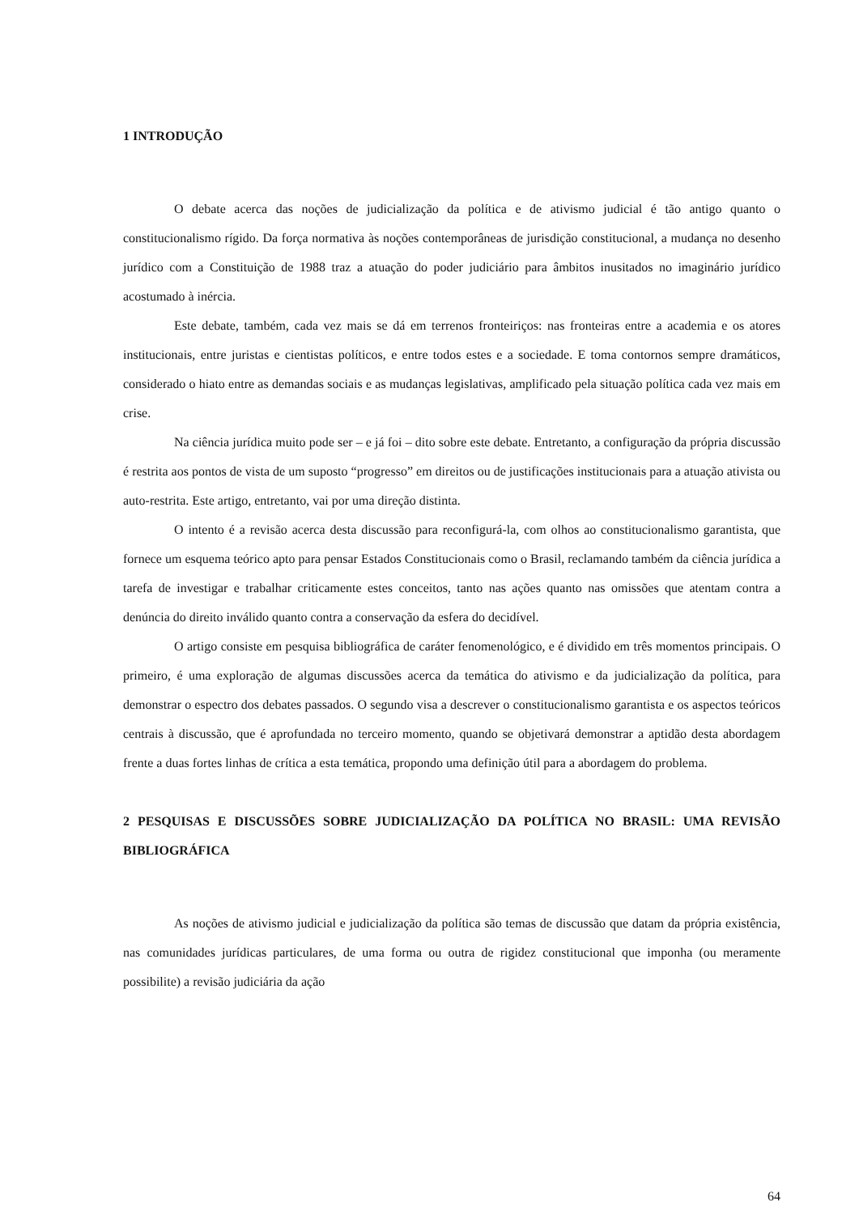1 INTRODUÇÃO
O debate acerca das noções de judicialização da política e de ativismo judicial é tão antigo quanto o constitucionalismo rígido. Da força normativa às noções contemporâneas de jurisdição constitucional, a mudança no desenho jurídico com a Constituição de 1988 traz a atuação do poder judiciário para âmbitos inusitados no imaginário jurídico acostumado à inércia.
Este debate, também, cada vez mais se dá em terrenos fronteiriços: nas fronteiras entre a academia e os atores institucionais, entre juristas e cientistas políticos, e entre todos estes e a sociedade. E toma contornos sempre dramáticos, considerado o hiato entre as demandas sociais e as mudanças legislativas, amplificado pela situação política cada vez mais em crise.
Na ciência jurídica muito pode ser – e já foi – dito sobre este debate. Entretanto, a configuração da própria discussão é restrita aos pontos de vista de um suposto “progresso” em direitos ou de justificações institucionais para a atuação ativista ou auto-restrita. Este artigo, entretanto, vai por uma direção distinta.
O intento é a revisão acerca desta discussão para reconfigurá-la, com olhos ao constitucionalismo garantista, que fornece um esquema teórico apto para pensar Estados Constitucionais como o Brasil, reclamando também da ciência jurídica a tarefa de investigar e trabalhar criticamente estes conceitos, tanto nas ações quanto nas omissões que atentam contra a denúncia do direito inválido quanto contra a conservação da esfera do decidível.
O artigo consiste em pesquisa bibliográfica de caráter fenomenológico, e é dividido em três momentos principais. O primeiro, é uma exploração de algumas discussões acerca da temática do ativismo e da judicialização da política, para demonstrar o espectro dos debates passados. O segundo visa a descrever o constitucionalismo garantista e os aspectos teóricos centrais à discussão, que é aprofundada no terceiro momento, quando se objetivará demonstrar a aptidão desta abordagem frente a duas fortes linhas de crítica a esta temática, propondo uma definição útil para a abordagem do problema.
2 PESQUISAS E DISCUSSÕES SOBRE JUDICIALIZAÇÃO DA POLÍTICA NO BRASIL: UMA REVISÃO BIBLIOGRÁFICA
As noções de ativismo judicial e judicialização da política são temas de discussão que datam da própria existência, nas comunidades jurídicas particulares, de uma forma ou outra de rigidez constitucional que imponha (ou meramente possibilite) a revisão judiciária da ação
64